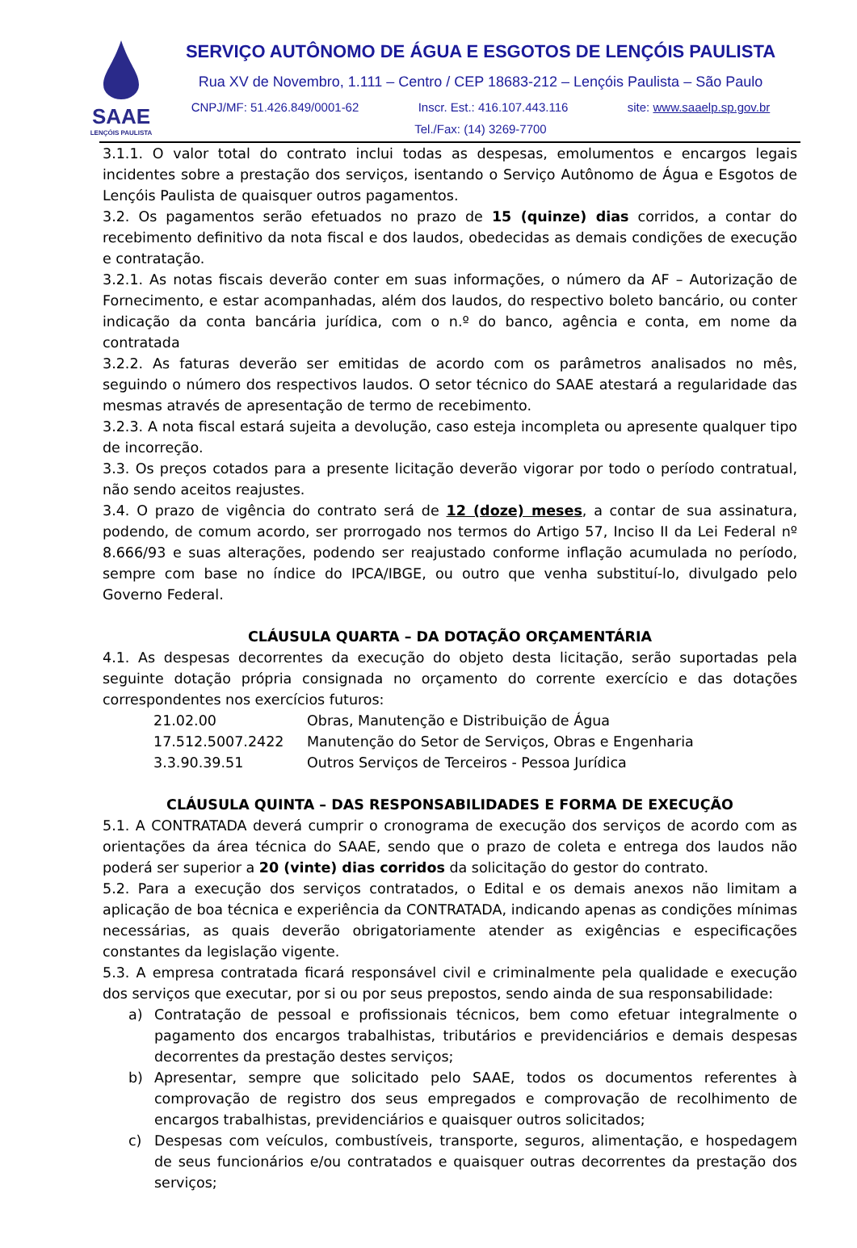SAAE
LENÇÓIS PAULISTA
SERVIÇO AUTÔNOMO DE ÁGUA E ESGOTOS DE LENÇÓIS PAULISTA
Rua XV de Novembro, 1.111 – Centro / CEP 18683-212 – Lençóis Paulista – São Paulo
CNPJ/MF: 51.426.849/0001-62 Inscr. Est.: 416.107.443.116 site: www.saaelp.sp.gov.br
Tel./Fax: (14) 3269-7700
3.1.1. O valor total do contrato inclui todas as despesas, emolumentos e encargos legais incidentes sobre a prestação dos serviços, isentando o Serviço Autônomo de Água e Esgotos de Lençóis Paulista de quaisquer outros pagamentos.
3.2. Os pagamentos serão efetuados no prazo de 15 (quinze) dias corridos, a contar do recebimento definitivo da nota fiscal e dos laudos, obedecidas as demais condições de execução e contratação.
3.2.1. As notas fiscais deverão conter em suas informações, o número da AF – Autorização de Fornecimento, e estar acompanhadas, além dos laudos, do respectivo boleto bancário, ou conter indicação da conta bancária jurídica, com o n.º do banco, agência e conta, em nome da contratada
3.2.2. As faturas deverão ser emitidas de acordo com os parâmetros analisados no mês, seguindo o número dos respectivos laudos. O setor técnico do SAAE atestará a regularidade das mesmas através de apresentação de termo de recebimento.
3.2.3. A nota fiscal estará sujeita a devolução, caso esteja incompleta ou apresente qualquer tipo de incorreção.
3.3. Os preços cotados para a presente licitação deverão vigorar por todo o período contratual, não sendo aceitos reajustes.
3.4. O prazo de vigência do contrato será de 12 (doze) meses, a contar de sua assinatura, podendo, de comum acordo, ser prorrogado nos termos do Artigo 57, Inciso II da Lei Federal nº 8.666/93 e suas alterações, podendo ser reajustado conforme inflação acumulada no período, sempre com base no índice do IPCA/IBGE, ou outro que venha substituí-lo, divulgado pelo Governo Federal.
CLÁUSULA QUARTA – DA DOTAÇÃO ORÇAMENTÁRIA
4.1. As despesas decorrentes da execução do objeto desta licitação, serão suportadas pela seguinte dotação própria consignada no orçamento do corrente exercício e das dotações correspondentes nos exercícios futuros:
21.02.00 Obras, Manutenção e Distribuição de Água
17.512.5007.2422 Manutenção do Setor de Serviços, Obras e Engenharia
3.3.90.39.51 Outros Serviços de Terceiros - Pessoa Jurídica
CLÁUSULA QUINTA – DAS RESPONSABILIDADES E FORMA DE EXECUÇÃO
5.1. A CONTRATADA deverá cumprir o cronograma de execução dos serviços de acordo com as orientações da área técnica do SAAE, sendo que o prazo de coleta e entrega dos laudos não poderá ser superior a 20 (vinte) dias corridos da solicitação do gestor do contrato.
5.2. Para a execução dos serviços contratados, o Edital e os demais anexos não limitam a aplicação de boa técnica e experiência da CONTRATADA, indicando apenas as condições mínimas necessárias, as quais deverão obrigatoriamente atender as exigências e especificações constantes da legislação vigente.
5.3. A empresa contratada ficará responsável civil e criminalmente pela qualidade e execução dos serviços que executar, por si ou por seus prepostos, sendo ainda de sua responsabilidade:
a) Contratação de pessoal e profissionais técnicos, bem como efetuar integralmente o pagamento dos encargos trabalhistas, tributários e previdenciários e demais despesas decorrentes da prestação destes serviços;
b) Apresentar, sempre que solicitado pelo SAAE, todos os documentos referentes à comprovação de registro dos seus empregados e comprovação de recolhimento de encargos trabalhistas, previdenciários e quaisquer outros solicitados;
c) Despesas com veículos, combustíveis, transporte, seguros, alimentação, e hospedagem de seus funcionários e/ou contratados e quaisquer outras decorrentes da prestação dos serviços;